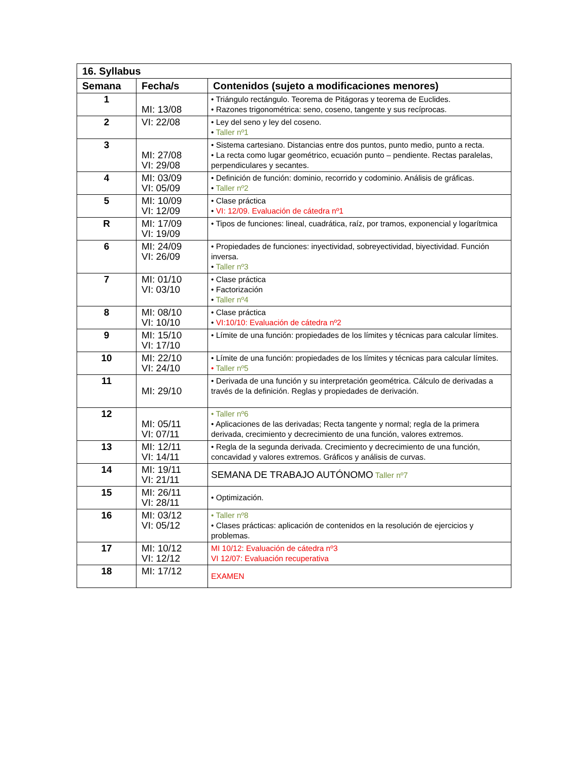| 16. Syllabus | | |
| --- | --- | --- |
| Semana | Fecha/s | Contenidos (sujeto a modificaciones menores) |
| 1 | MI: 13/08 | • Triángulo rectángulo. Teorema de Pitágoras y teorema de Euclides. • Razones trigonométrica: seno, coseno, tangente y sus recíprocas. |
| 2 | VI: 22/08 | • Ley del seno y ley del coseno. • Taller nº1 |
| 3 | MI: 27/08 VI: 29/08 | • Sistema cartesiano. Distancias entre dos puntos, punto medio, punto a recta. • La recta como lugar geométrico, ecuación punto – pendiente. Rectas paralelas, perpendiculares y secantes. |
| 4 | MI: 03/09 VI: 05/09 | • Definición de función: dominio, recorrido y codominio. Análisis de gráficas. • Taller nº2 |
| 5 | MI: 10/09 VI: 12/09 | • Clase práctica • VI: 12/09. Evaluación de cátedra nº1 |
| R | MI: 17/09 VI: 19/09 | • Tipos de funciones: lineal, cuadrática, raíz, por tramos, exponencial y logarítmica |
| 6 | MI: 24/09 VI: 26/09 | • Propiedades de funciones: inyectividad, sobreyectividad, biyectividad. Función inversa. • Taller nº3 |
| 7 | MI: 01/10 VI: 03/10 | • Clase práctica • Factorización • Taller nº4 |
| 8 | MI: 08/10 VI: 10/10 | • Clase práctica • VI:10/10: Evaluación de cátedra nº2 |
| 9 | MI: 15/10 VI: 17/10 | • Límite de una función: propiedades de los límites y técnicas para calcular límites. |
| 10 | MI: 22/10 VI: 24/10 | • Límite de una función: propiedades de los límites y técnicas para calcular límites. • Taller nº5 |
| 11 | MI: 29/10 | • Derivada de una función y su interpretación geométrica. Cálculo de derivadas a través de la definición. Reglas y propiedades de derivación. |
| 12 | MI: 05/11 VI: 07/11 | • Taller nº6 • Aplicaciones de las derivadas; Recta tangente y normal; regla de la primera derivada, crecimiento y decrecimiento de una función, valores extremos. |
| 13 | MI: 12/11 VI: 14/11 | • Regla de la segunda derivada. Crecimiento y decrecimiento de una función, concavidad y valores extremos. Gráficos y análisis de curvas. |
| 14 | MI: 19/11 VI: 21/11 | SEMANA DE TRABAJO AUTÓNOMO Taller nº7 |
| 15 | MI: 26/11 VI: 28/11 | • Optimización. |
| 16 | MI: 03/12 VI: 05/12 | • Taller nº8 • Clases prácticas: aplicación de contenidos en la resolución de ejercicios y problemas. |
| 17 | MI: 10/12 VI: 12/12 | MI 10/12: Evaluación de cátedra nº3 VI 12/07: Evaluación recuperativa |
| 18 | MI: 17/12 | EXAMEN |